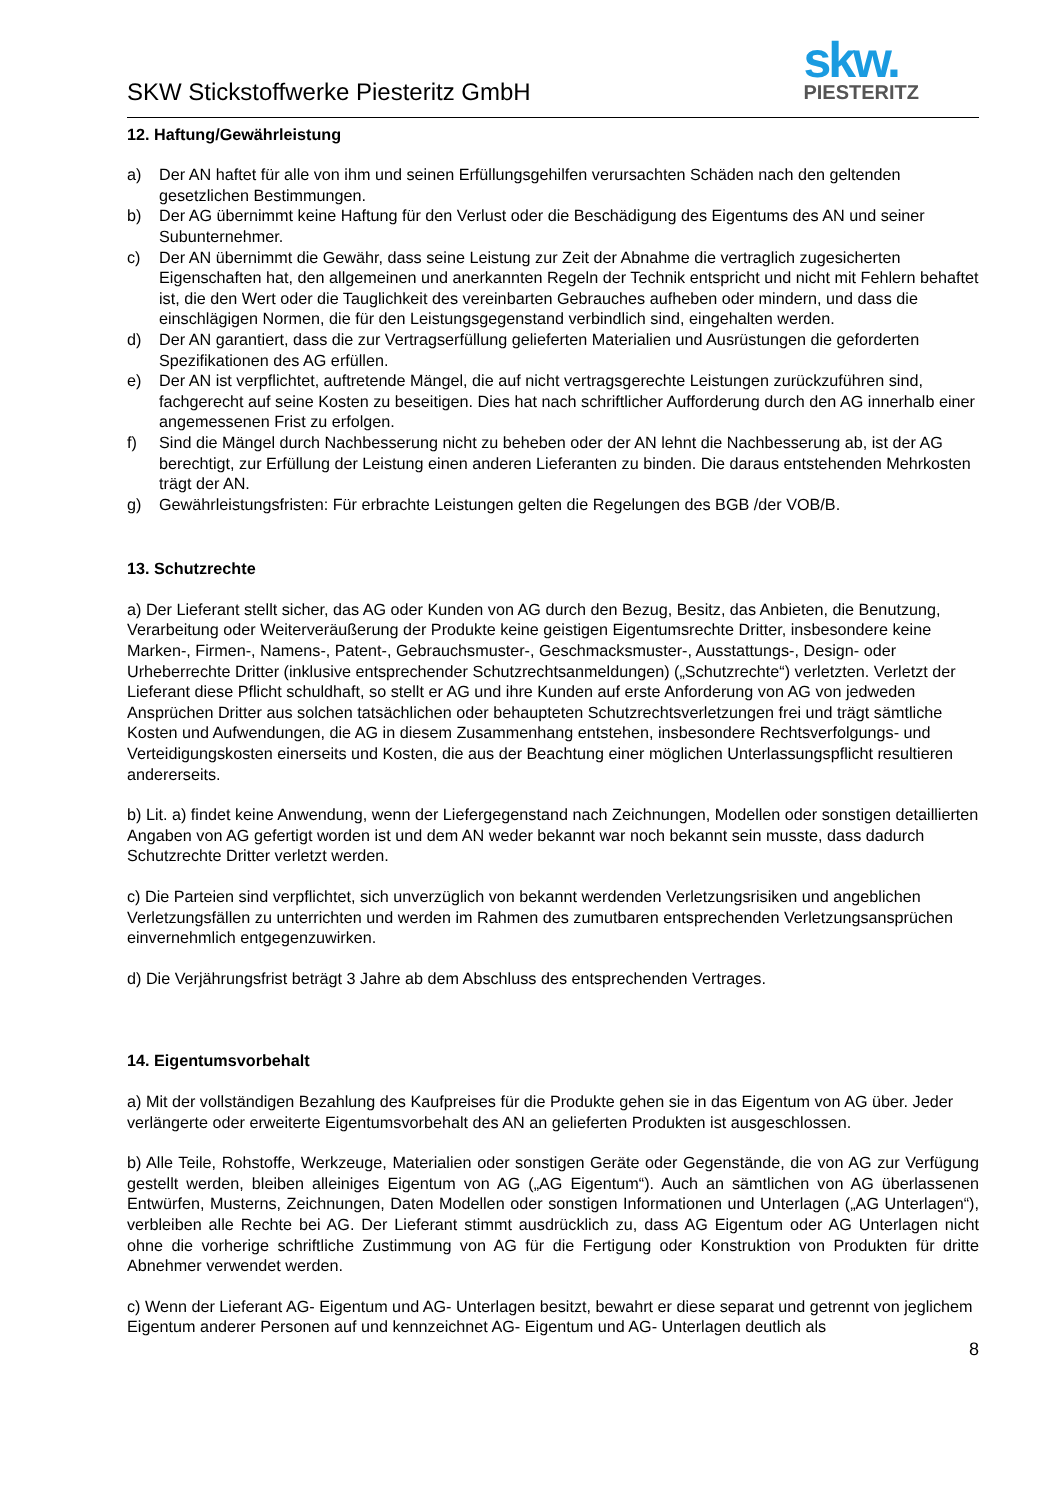SKW Stickstoffwerke Piesteritz GmbH
skw.
PIESTERITZ
12. Haftung/Gewährleistung
a) Der AN haftet für alle von ihm und seinen Erfüllungsgehilfen verursachten Schäden nach den geltenden gesetzlichen Bestimmungen.
b) Der AG übernimmt keine Haftung für den Verlust oder die Beschädigung des Eigentums des AN und seiner Subunternehmer.
c) Der AN übernimmt die Gewähr, dass seine Leistung zur Zeit der Abnahme die vertraglich zugesicherten Eigenschaften hat, den allgemeinen und anerkannten Regeln der Technik entspricht und nicht mit Fehlern behaftet ist, die den Wert oder die Tauglichkeit des vereinbarten Gebrauches aufheben oder mindern, und dass die einschlägigen Normen, die für den Leistungsgegenstand verbindlich sind, eingehalten werden.
d) Der AN garantiert, dass die zur Vertragserfüllung gelieferten Materialien und Ausrüstungen die geforderten Spezifikationen des AG erfüllen.
e) Der AN ist verpflichtet, auftretende Mängel, die auf nicht vertragsgerechte Leistungen zurückzuführen sind, fachgerecht auf seine Kosten zu beseitigen. Dies hat nach schriftlicher Aufforderung durch den AG innerhalb einer angemessenen Frist zu erfolgen.
f) Sind die Mängel durch Nachbesserung nicht zu beheben oder der AN lehnt die Nachbesserung ab, ist der AG berechtigt, zur Erfüllung der Leistung einen anderen Lieferanten zu binden. Die daraus entstehenden Mehrkosten trägt der AN.
g) Gewährleistungsfristen: Für erbrachte Leistungen gelten die Regelungen des BGB /der VOB/B.
13. Schutzrechte
a) Der Lieferant stellt sicher, das AG oder Kunden von AG durch den Bezug, Besitz, das Anbieten, die Benutzung, Verarbeitung oder Weiterveräußerung der Produkte keine geistigen Eigentumsrechte Dritter, insbesondere keine Marken-, Firmen-, Namens-, Patent-, Gebrauchsmuster-, Geschmacksmuster-, Ausstattungs-, Design- oder Urheberrechte Dritter (inklusive entsprechender Schutzrechtsanmeldungen) („Schutzrechte“) verletzten. Verletzt der Lieferant diese Pflicht schuldhaft, so stellt er AG und ihre Kunden auf erste Anforderung von AG von jedweden Ansprüchen Dritter aus solchen tatsächlichen oder behaupteten Schutzrechtsverletzungen frei und trägt sämtliche Kosten und Aufwendungen, die AG in diesem Zusammenhang entstehen, insbesondere Rechtsverfolgungs- und Verteidigungskosten einerseits und Kosten, die aus der Beachtung einer möglichen Unterlassungspflicht resultieren andererseits.
b) Lit. a) findet keine Anwendung, wenn der Liefergegenstand nach Zeichnungen, Modellen oder sonstigen detaillierten Angaben von AG gefertigt worden ist und dem AN weder bekannt war noch bekannt sein musste, dass dadurch Schutzrechte Dritter verletzt werden.
c) Die Parteien sind verpflichtet, sich unverzüglich von bekannt werdenden Verletzungsrisiken und angeblichen Verletzungsfällen zu unterrichten und werden im Rahmen des zumutbaren entsprechenden Verletzungsansprüchen einvernehmlich entgegenzuwirken.
d) Die Verjährungsfrist beträgt 3 Jahre ab dem Abschluss des entsprechenden Vertrages.
14. Eigentumsvorbehalt
a) Mit der vollständigen Bezahlung des Kaufpreises für die Produkte gehen sie in das Eigentum von AG über. Jeder verlängerte oder erweiterte Eigentumsvorbehalt des AN an gelieferten Produkten ist ausgeschlossen.
b) Alle Teile, Rohstoffe, Werkzeuge, Materialien oder sonstigen Geräte oder Gegenstände, die von AG zur Verfügung gestellt werden, bleiben alleiniges Eigentum von AG („AG Eigentum“). Auch an sämtlichen von AG überlassenen Entwürfen, Musterns, Zeichnungen, Daten Modellen oder sonstigen Informationen und Unterlagen („AG Unterlagen“), verbleiben alle Rechte bei AG. Der Lieferant stimmt ausdrücklich zu, dass AG Eigentum oder AG Unterlagen nicht ohne die vorherige schriftliche Zustimmung von AG für die Fertigung oder Konstruktion von Produkten für dritte Abnehmer verwendet werden.
c) Wenn der Lieferant AG- Eigentum und AG- Unterlagen besitzt, bewahrt er diese separat und getrennt von jeglichem Eigentum anderer Personen auf und kennzeichnet AG- Eigentum und AG- Unterlagen deutlich als
8